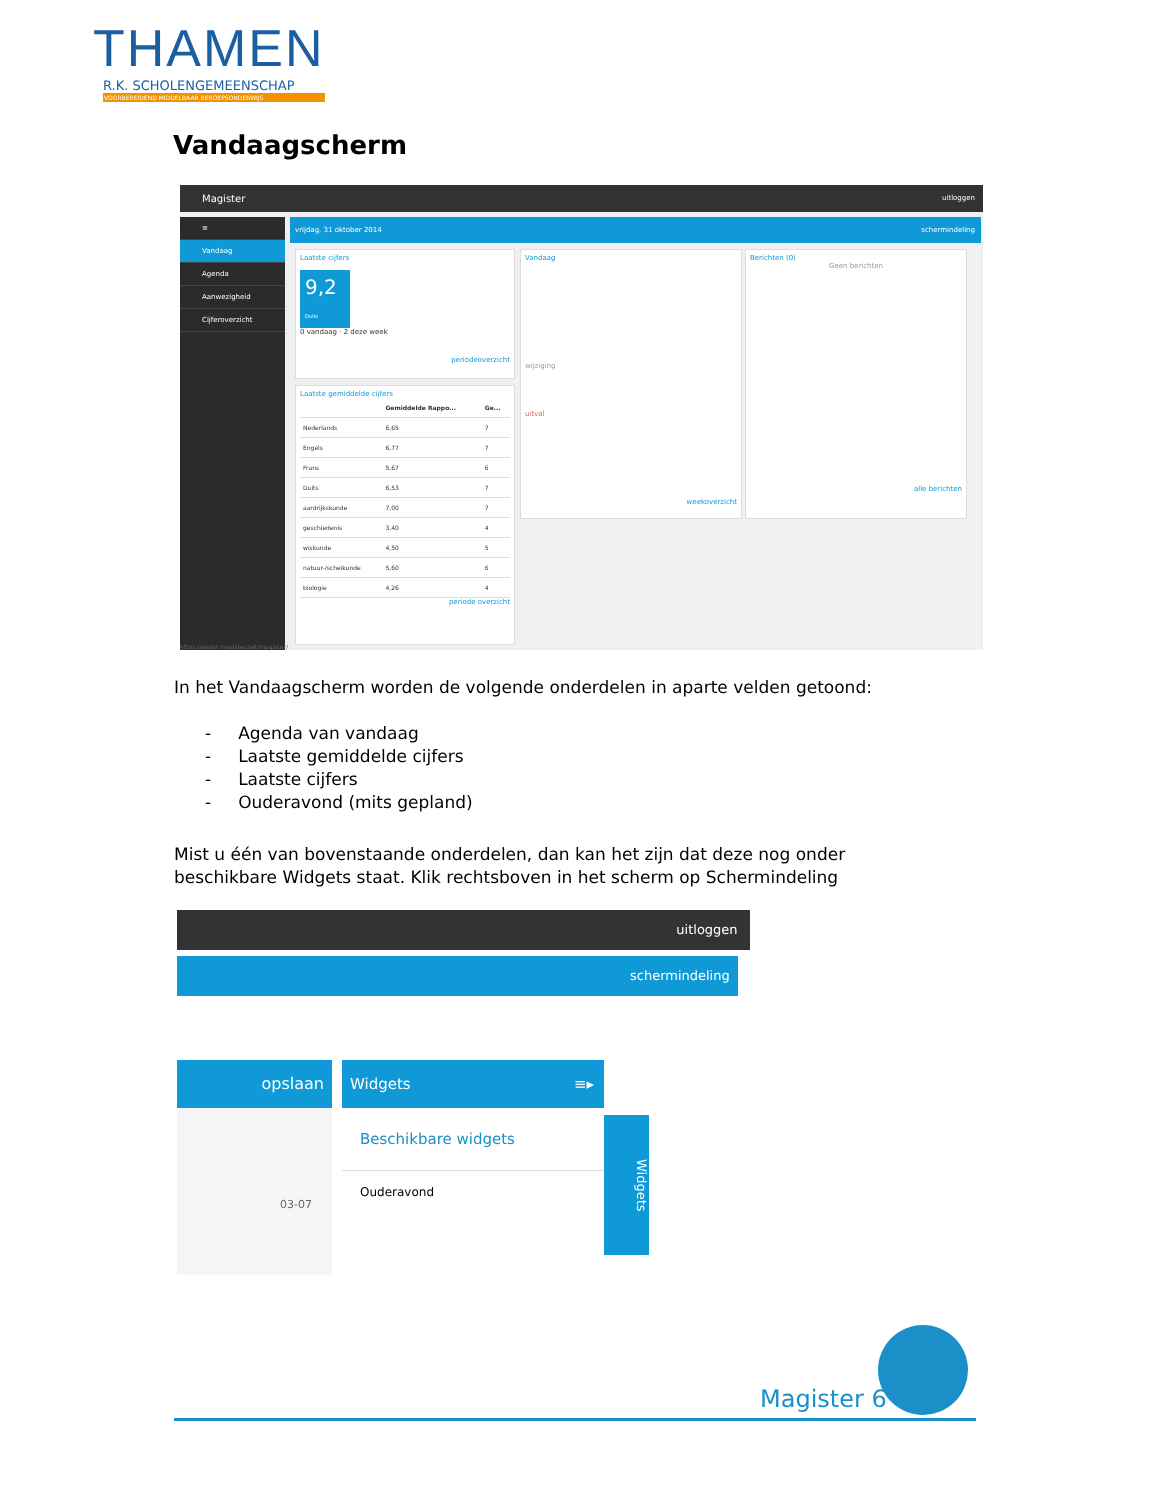THAMEN
R.K. SCHOLENGEMEENSCHAP
VOORBEREIDEND MIDDELBAAR BEROEPSONDERWIJS
Vandaagscherm
Magister uitloggen
≡
Vandaag
Agenda
Aanwezigheid
Cijferoverzicht
vrijdag, 31 oktober 2014 schermindeling
Laatste cijfers
9,2
Duits
0 vandaag · 2 deze week
periodeoverzicht
Laatste gemiddelde cijfers
| | Gemiddelde Rappo... | Ge... |
| --- | --- | --- |
| Nederlands | 6,65 | 7 |
| Engels | 6,77 | 7 |
| Frans | 5,67 | 6 |
| Duits | 6,53 | 7 |
| aardrijkskunde | 7,00 | 7 |
| geschiedenis | 3,40 | 4 |
| wiskunde | 4,50 | 5 |
| natuur-/scheikunde | 5,60 | 6 |
| biologie | 4,26 | 4 |
periode overzicht
Vandaag
wijziging
uitval
weekoverzicht
Berichten (0)
Geen berichten
alle berichten
https://esdal.magister.net/magister/
In het Vandaagscherm worden de volgende onderdelen in aparte velden getoond:
- Agenda van vandaag
- Laatste gemiddelde cijfers
- Laatste cijfers
- Ouderavond (mits gepland)
Mist u één van bovenstaande onderdelen, dan kan het zijn dat deze nog onder
beschikbare Widgets staat. Klik rechtsboven in het scherm op Schermindeling
uitloggen
schermindeling
opslaan
03-07
Widgets ≡▸
Beschikbare widgets
Ouderavond
Widgets
Magister 6